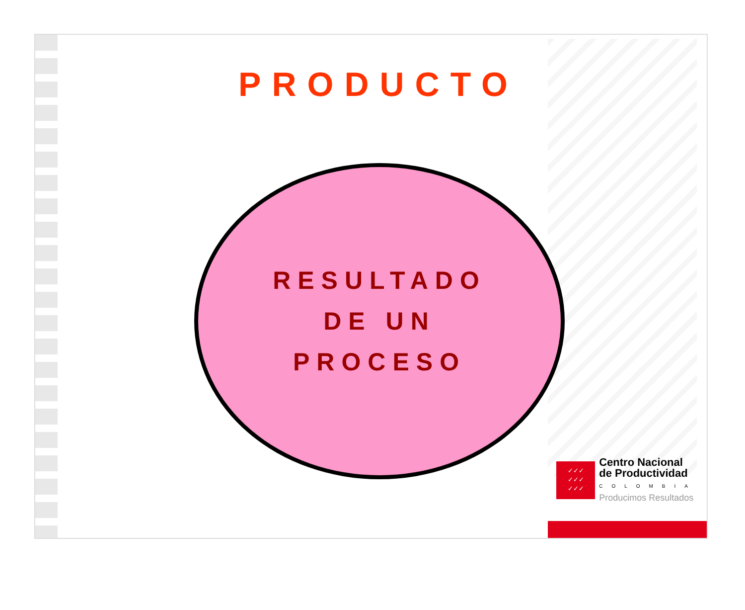PRODUCTO
RESULTADO
DE UN
PROCESO
✓✓✓
✓✓✓
✓✓✓
Centro Nacional
de Productividad
COLOMBIA
Producimos Resultados